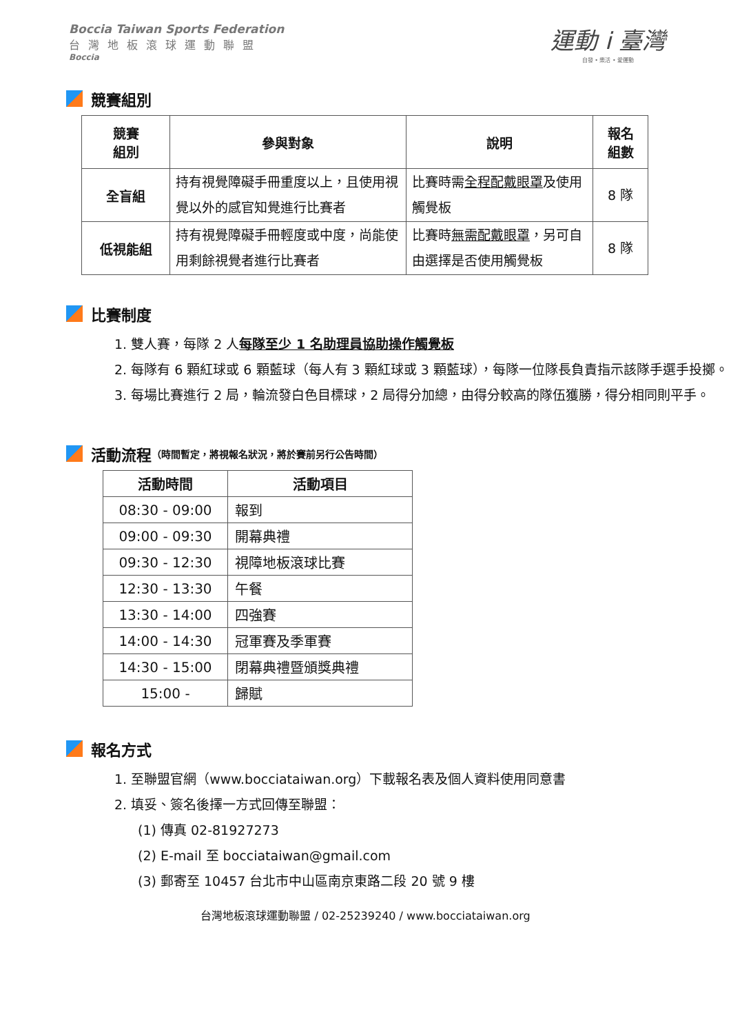Boccia Taiwan Sports Federation
台灣地板滾球運動聯盟
Boccia
運動 i 臺灣
自發 • 樂活 • 愛運動
競賽組別
| 競賽 組別 | 參與對象 | 說明 | 報名 組數 |
| --- | --- | --- | --- |
| 全盲組 | 持有視覺障礙手冊重度以上，且使用視覺以外的感官知覺進行比賽者 | 比賽時需 全程配戴眼罩 及使用觸覺板 | 8 隊 |
| 低視能組 | 持有視覺障礙手冊輕度或中度，尚能使用剩餘視覺者進行比賽者 | 比賽時 無需配戴眼罩 ，另可自由選擇是否使用觸覺板 | 8 隊 |
比賽制度
1. 雙人賽，每隊 2 人每隊至少 1 名助理員協助操作觸覺板
2. 每隊有 6 顆紅球或 6 顆藍球（每人有 3 顆紅球或 3 顆藍球），每隊一位隊長負責指示該隊手選手投擲。
3. 每場比賽進行 2 局，輪流發白色目標球，2 局得分加總，由得分較高的隊伍獲勝，得分相同則平手。
活動流程 （時間暫定，將視報名狀況，將於賽前另行公告時間）
| 活動時間 | 活動項目 |
| --- | --- |
| 08:30 - 09:00 | 報到 |
| 09:00 - 09:30 | 開幕典禮 |
| 09:30 - 12:30 | 視障地板滾球比賽 |
| 12:30 - 13:30 | 午餐 |
| 13:30 - 14:00 | 四強賽 |
| 14:00 - 14:30 | 冠軍賽及季軍賽 |
| 14:30 - 15:00 | 閉幕典禮暨頒獎典禮 |
| 15:00 - | 歸賦 |
報名方式
1. 至聯盟官網（www.bocciataiwan.org）下載報名表及個人資料使用同意書
2. 填妥、簽名後擇一方式回傳至聯盟：
(1) 傳真 02-81927273
(2) E-mail 至 bocciataiwan@gmail.com
(3) 郵寄至 10457 台北市中山區南京東路二段 20 號 9 樓
台灣地板滾球運動聯盟 / 02-25239240 / www.bocciataiwan.org